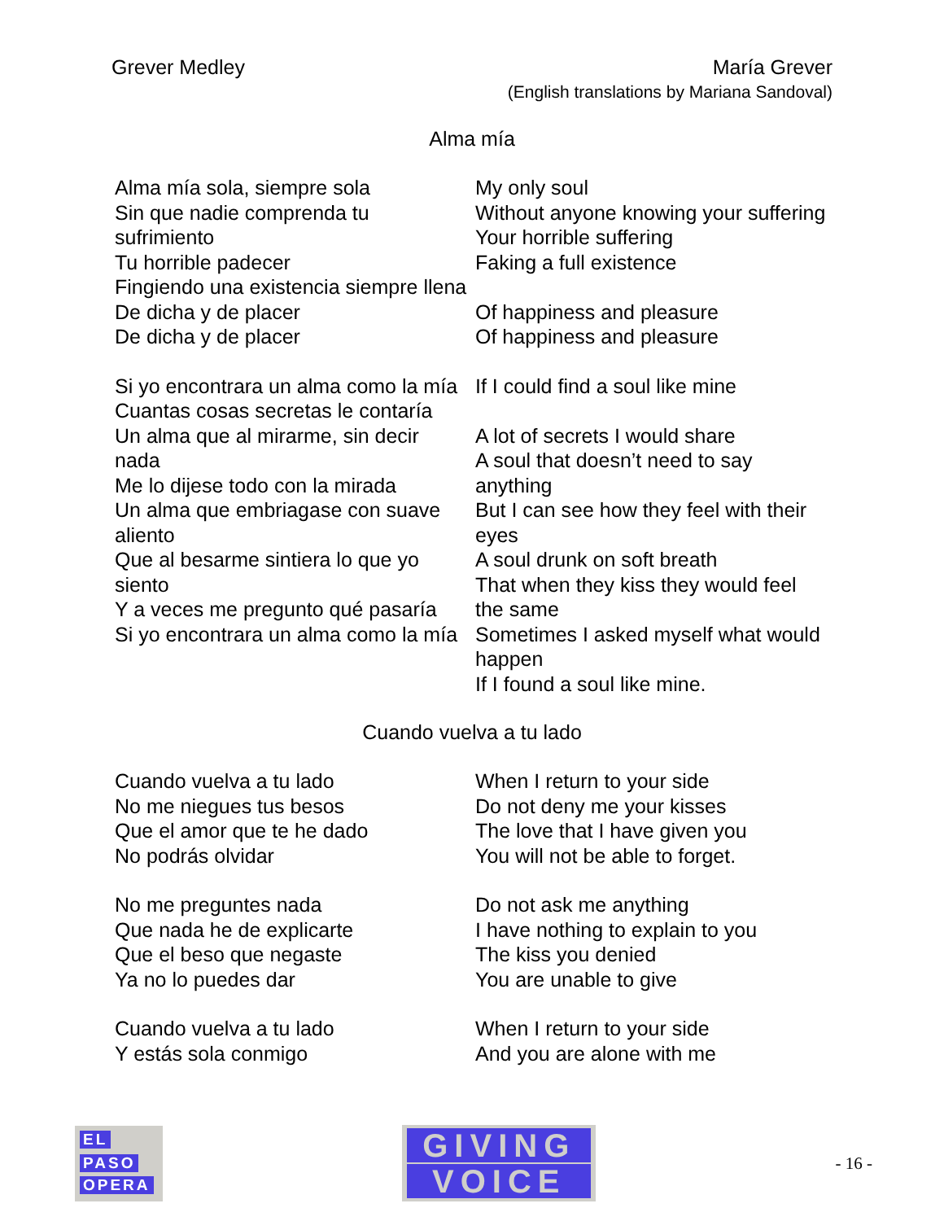Grever Medley María Grever
(English translations by Mariana Sandoval)
Alma mía
| Alma mía sola, siempre sola Sin que nadie comprenda tu sufrimiento Tu horrible padecer Fingiendo una existencia siempre llena De dicha y de placer De dicha y de placer | My only soul Without anyone knowing your suffering Your horrible suffering Faking a full existence Of happiness and pleasure Of happiness and pleasure |
| Si yo encontrara un alma como la mía Cuantas cosas secretas le contaría Un alma que al mirarme, sin decir nada Me lo dijese todo con la mirada Un alma que embriagase con suave aliento Que al besarme sintiera lo que yo siento Y a veces me pregunto qué pasaría Si yo encontrara un alma como la mía | If I could find a soul like mine A lot of secrets I would share A soul that doesn’t need to say anything But I can see how they feel with their eyes A soul drunk on soft breath That when they kiss they would feel the same Sometimes I asked myself what would happen If I found a soul like mine. |
Cuando vuelva a tu lado
| Cuando vuelva a tu lado No me niegues tus besos Que el amor que te he dado No podrás olvidar | When I return to your side Do not deny me your kisses The love that I have given you You will not be able to forget. |
| No me preguntes nada Que nada he de explicarte Que el beso que negaste Ya no lo puedes dar | Do not ask me anything I have nothing to explain to you The kiss you denied You are unable to give |
| Cuando vuelva a tu lado Y estás sola conmigo | When I return to your side And you are alone with me |
EL
PASO
OPERA
GIVING
VOICE
- 16 -